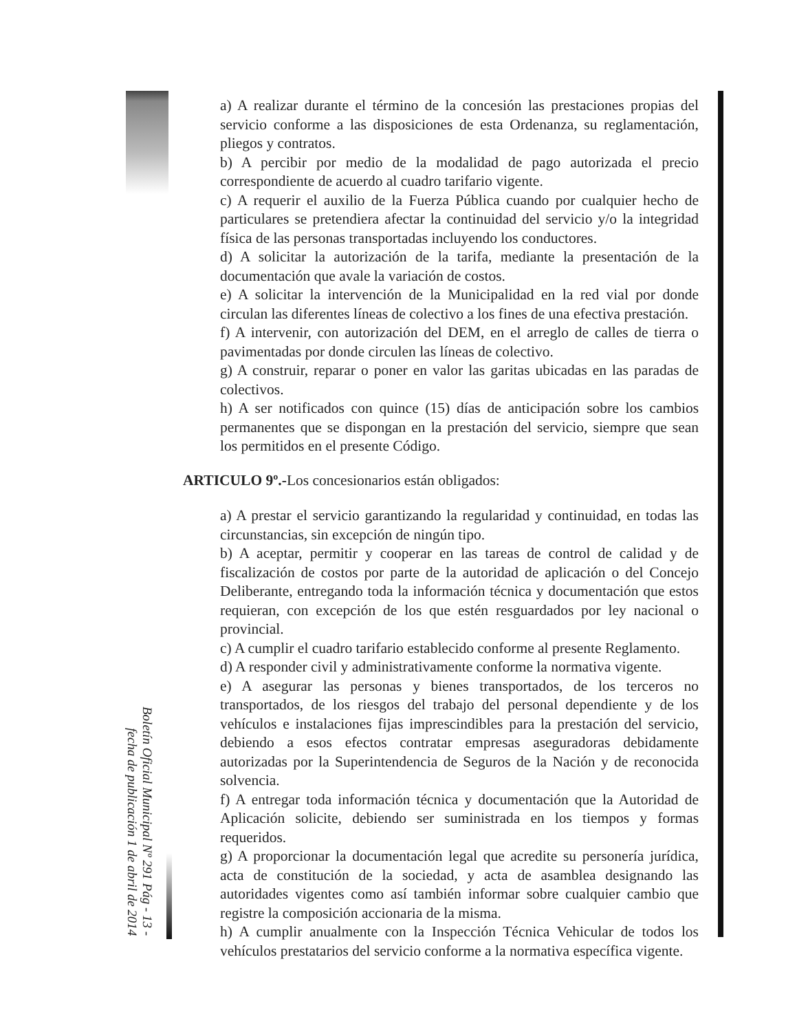a) A realizar durante el término de la concesión las prestaciones propias del servicio conforme a las disposiciones de esta Ordenanza, su reglamentación, pliegos y contratos.
b) A percibir por medio de la modalidad de pago autorizada el precio correspondiente de acuerdo al cuadro tarifario vigente.
c) A requerir el auxilio de la Fuerza Pública cuando por cualquier hecho de particulares se pretendiera afectar la continuidad del servicio y/o la integridad física de las personas transportadas incluyendo los conductores.
d) A solicitar la autorización de la tarifa, mediante la presentación de la documentación que avale la variación de costos.
e) A solicitar la intervención de la Municipalidad en la red vial por donde circulan las diferentes líneas de colectivo a los fines de una efectiva prestación.
f) A intervenir, con autorización del DEM, en el arreglo de calles de tierra o pavimentadas por donde circulen las líneas de colectivo.
g) A construir, reparar o poner en valor las garitas ubicadas en las paradas de colectivos.
h) A ser notificados con quince (15) días de anticipación sobre los cambios permanentes que se dispongan en la prestación del servicio, siempre que sean los permitidos en el presente Código.
ARTICULO 9º.-Los concesionarios están obligados:
a) A prestar el servicio garantizando la regularidad y continuidad, en todas las circunstancias, sin excepción de ningún tipo.
b) A aceptar, permitir y cooperar en las tareas de control de calidad y de fiscalización de costos por parte de la autoridad de aplicación o del Concejo Deliberante, entregando toda la información técnica y documentación que estos requieran, con excepción de los que estén resguardados por ley nacional o provincial.
c) A cumplir el cuadro tarifario establecido conforme al presente Reglamento.
d) A responder civil y administrativamente conforme la normativa vigente.
e) A asegurar las personas y bienes transportados, de los terceros no transportados, de los riesgos del trabajo del personal dependiente y de los vehículos e instalaciones fijas imprescindibles para la prestación del servicio, debiendo a esos efectos contratar empresas aseguradoras debidamente autorizadas por la Superintendencia de Seguros de la Nación y de reconocida solvencia.
f) A entregar toda información técnica y documentación que la Autoridad de Aplicación solicite, debiendo ser suministrada en los tiempos y formas requeridos.
g) A proporcionar la documentación legal que acredite su personería jurídica, acta de constitución de la sociedad, y acta de asamblea designando las autoridades vigentes como así también informar sobre cualquier cambio que registre la composición accionaria de la misma.
h) A cumplir anualmente con la Inspección Técnica Vehicular de todos los vehículos prestatarios del servicio conforme a la normativa específica vigente.
Boletín Oficial Municipal Nº 291 Pág - 13 -
fecha de publicación 1 de abril de 2014